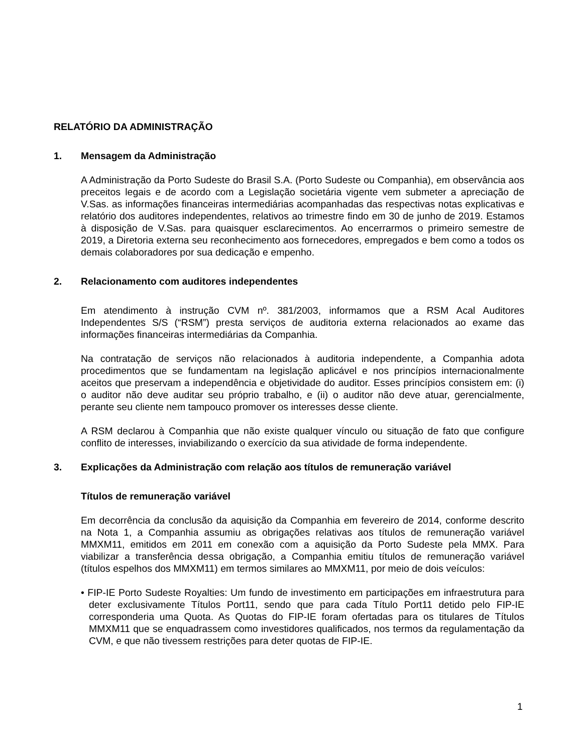RELATÓRIO DA ADMINISTRAÇÃO
1. Mensagem da Administração
A Administração da Porto Sudeste do Brasil S.A. (Porto Sudeste ou Companhia), em observância aos preceitos legais e de acordo com a Legislação societária vigente vem submeter a apreciação de V.Sas. as informações financeiras intermediárias acompanhadas das respectivas notas explicativas e relatório dos auditores independentes, relativos ao trimestre findo em 30 de junho de 2019. Estamos à disposição de V.Sas. para quaisquer esclarecimentos. Ao encerrarmos o primeiro semestre de 2019, a Diretoria externa seu reconhecimento aos fornecedores, empregados e bem como a todos os demais colaboradores por sua dedicação e empenho.
2. Relacionamento com auditores independentes
Em atendimento à instrução CVM nº. 381/2003, informamos que a RSM Acal Auditores Independentes S/S (“RSM”) presta serviços de auditoria externa relacionados ao exame das informações financeiras intermediárias da Companhia.
Na contratação de serviços não relacionados à auditoria independente, a Companhia adota procedimentos que se fundamentam na legislação aplicável e nos princípios internacionalmente aceitos que preservam a independência e objetividade do auditor. Esses princípios consistem em: (i) o auditor não deve auditar seu próprio trabalho, e (ii) o auditor não deve atuar, gerencialmente, perante seu cliente nem tampouco promover os interesses desse cliente.
A RSM declarou à Companhia que não existe qualquer vínculo ou situação de fato que configure conflito de interesses, inviabilizando o exercício da sua atividade de forma independente.
3. Explicações da Administração com relação aos títulos de remuneração variável
Títulos de remuneração variável
Em decorrência da conclusão da aquisição da Companhia em fevereiro de 2014, conforme descrito na Nota 1, a Companhia assumiu as obrigações relativas aos títulos de remuneração variável MMXM11, emitidos em 2011 em conexão com a aquisição da Porto Sudeste pela MMX. Para viabilizar a transferência dessa obrigação, a Companhia emitiu títulos de remuneração variável (títulos espelhos dos MMXM11) em termos similares ao MMXM11, por meio de dois veículos:
• FIP-IE Porto Sudeste Royalties: Um fundo de investimento em participações em infraestrutura para deter exclusivamente Títulos Port11, sendo que para cada Título Port11 detido pelo FIP-IE corresponderia uma Quota. As Quotas do FIP-IE foram ofertadas para os titulares de Títulos MMXM11 que se enquadrassem como investidores qualificados, nos termos da regulamentação da CVM, e que não tivessem restrições para deter quotas de FIP-IE.
1